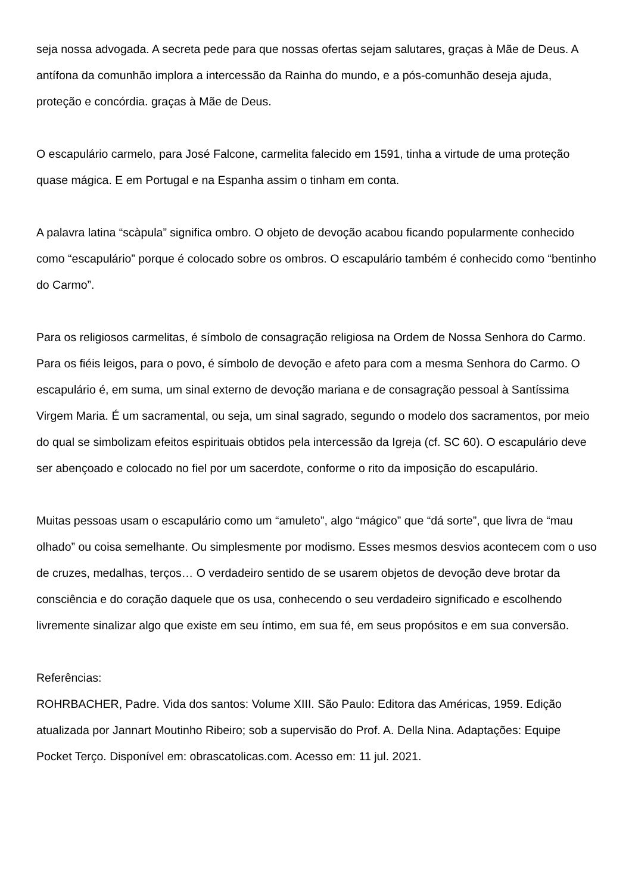seja nossa advogada. A secreta pede para que nossas ofertas sejam salutares, graças à Mãe de Deus. A antífona da comunhão implora a intercessão da Rainha do mundo, e a pós-comunhão deseja ajuda, proteção e concórdia. graças à Mãe de Deus.
O escapulário carmelo, para José Falcone, carmelita falecido em 1591, tinha a virtude de uma proteção quase mágica. E em Portugal e na Espanha assim o tinham em conta.
A palavra latina “scàpula” significa ombro. O objeto de devoção acabou ficando popularmente conhecido como “escapulário” porque é colocado sobre os ombros. O escapulário também é conhecido como “bentinho do Carmo”.
Para os religiosos carmelitas, é símbolo de consagração religiosa na Ordem de Nossa Senhora do Carmo. Para os fiéis leigos, para o povo, é símbolo de devoção e afeto para com a mesma Senhora do Carmo. O escapulário é, em suma, um sinal externo de devoção mariana e de consagração pessoal à Santíssima Virgem Maria. É um sacramental, ou seja, um sinal sagrado, segundo o modelo dos sacramentos, por meio do qual se simbolizam efeitos espirituais obtidos pela intercessão da Igreja (cf. SC 60). O escapulário deve ser abençoado e colocado no fiel por um sacerdote, conforme o rito da imposição do escapulário.
Muitas pessoas usam o escapulário como um “amuleto”, algo “mágico” que “dá sorte”, que livra de “mau olhado” ou coisa semelhante. Ou simplesmente por modismo. Esses mesmos desvios acontecem com o uso de cruzes, medalhas, terços… O verdadeiro sentido de se usarem objetos de devoção deve brotar da consciência e do coração daquele que os usa, conhecendo o seu verdadeiro significado e escolhendo livremente sinalizar algo que existe em seu íntimo, em sua fé, em seus propósitos e em sua conversão.
Referências:
ROHRBACHER, Padre. Vida dos santos: Volume XIII. São Paulo: Editora das Américas, 1959. Edição atualizada por Jannart Moutinho Ribeiro; sob a supervisão do Prof. A. Della Nina. Adaptações: Equipe Pocket Terço. Disponível em: obrascatolicas.com. Acesso em: 11 jul. 2021.